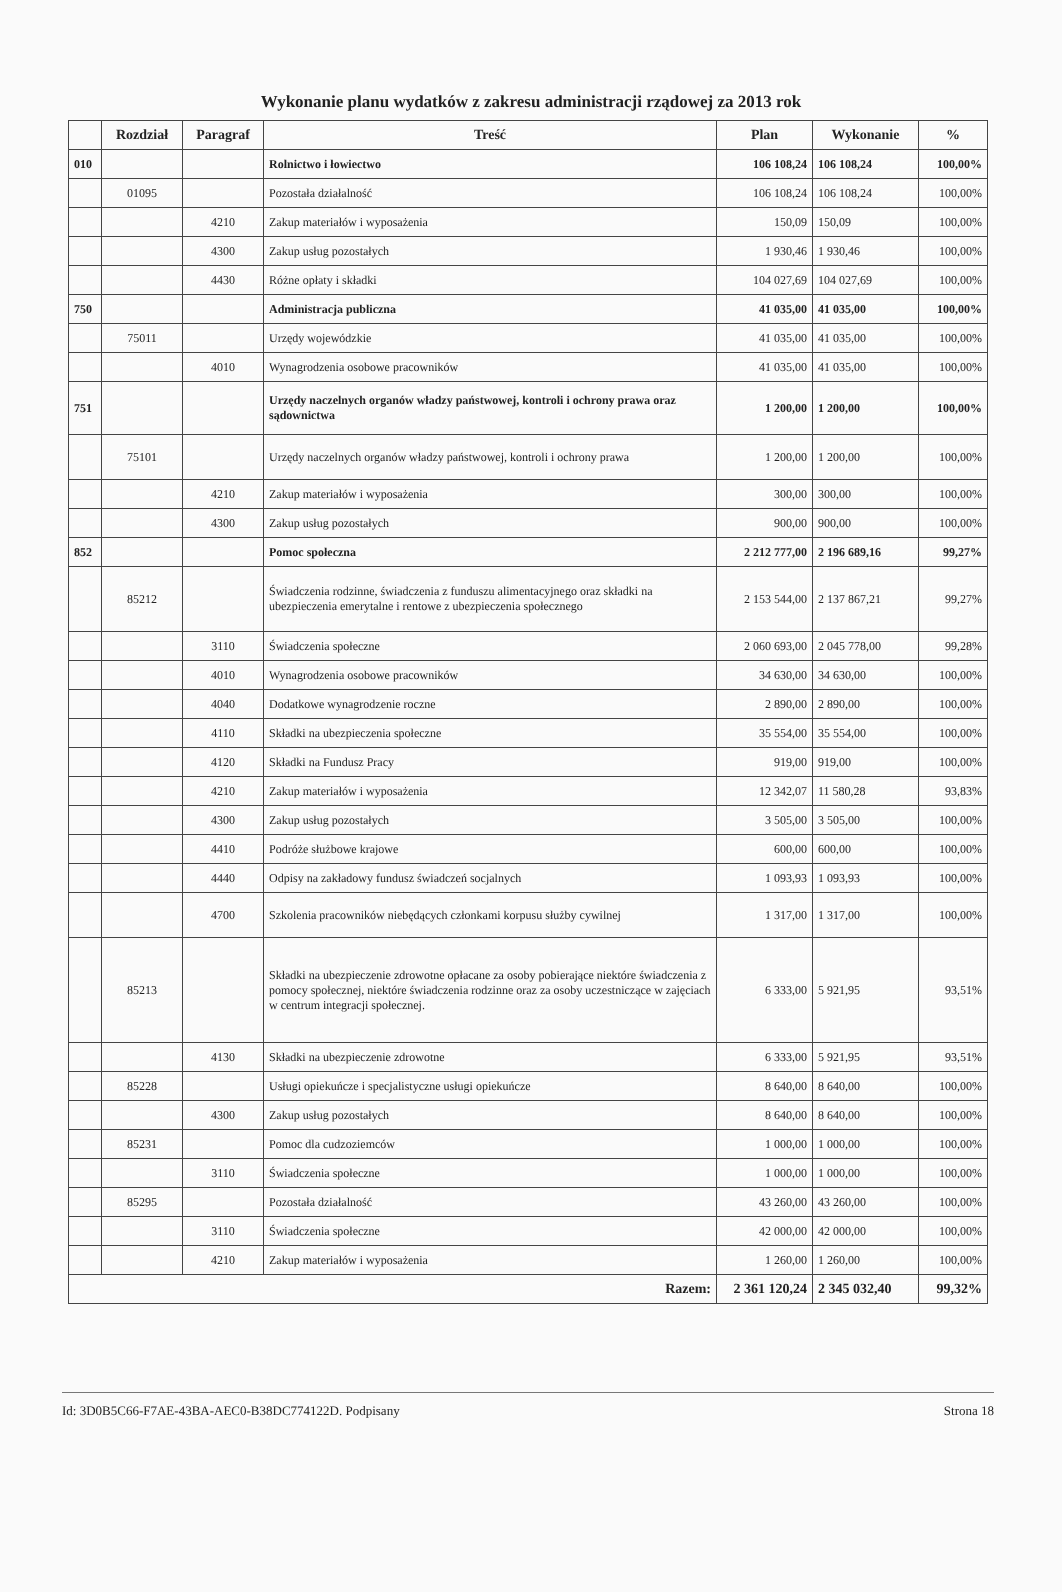Wykonanie planu wydatków z zakresu administracji rządowej za 2013 rok
| | Rozdział | Paragraf | Treść | Plan | Wykonanie | % |
| --- | --- | --- | --- | --- | --- | --- |
| 010 | | | Rolnictwo i łowiectwo | 106 108,24 | 106 108,24 | 100,00% |
| | 01095 | | Pozostała działalność | 106 108,24 | 106 108,24 | 100,00% |
| | | 4210 | Zakup materiałów i wyposażenia | 150,09 | 150,09 | 100,00% |
| | | 4300 | Zakup usług pozostałych | 1 930,46 | 1 930,46 | 100,00% |
| | | 4430 | Różne opłaty i składki | 104 027,69 | 104 027,69 | 100,00% |
| 750 | | | Administracja publiczna | 41 035,00 | 41 035,00 | 100,00% |
| | 75011 | | Urzędy wojewódzkie | 41 035,00 | 41 035,00 | 100,00% |
| | | 4010 | Wynagrodzenia osobowe pracowników | 41 035,00 | 41 035,00 | 100,00% |
| 751 | | | Urzędy naczelnych organów władzy państwowej, kontroli i ochrony prawa oraz sądownictwa | 1 200,00 | 1 200,00 | 100,00% |
| | 75101 | | Urzędy naczelnych organów władzy państwowej, kontroli i ochrony prawa | 1 200,00 | 1 200,00 | 100,00% |
| | | 4210 | Zakup materiałów i wyposażenia | 300,00 | 300,00 | 100,00% |
| | | 4300 | Zakup usług pozostałych | 900,00 | 900,00 | 100,00% |
| 852 | | | Pomoc społeczna | 2 212 777,00 | 2 196 689,16 | 99,27% |
| | 85212 | | Świadczenia rodzinne, świadczenia z funduszu alimentacyjnego oraz składki na ubezpieczenia emerytalne i rentowe z ubezpieczenia społecznego | 2 153 544,00 | 2 137 867,21 | 99,27% |
| | | 3110 | Świadczenia społeczne | 2 060 693,00 | 2 045 778,00 | 99,28% |
| | | 4010 | Wynagrodzenia osobowe pracowników | 34 630,00 | 34 630,00 | 100,00% |
| | | 4040 | Dodatkowe wynagrodzenie roczne | 2 890,00 | 2 890,00 | 100,00% |
| | | 4110 | Składki na ubezpieczenia społeczne | 35 554,00 | 35 554,00 | 100,00% |
| | | 4120 | Składki na Fundusz Pracy | 919,00 | 919,00 | 100,00% |
| | | 4210 | Zakup materiałów i wyposażenia | 12 342,07 | 11 580,28 | 93,83% |
| | | 4300 | Zakup usług pozostałych | 3 505,00 | 3 505,00 | 100,00% |
| | | 4410 | Podróże służbowe krajowe | 600,00 | 600,00 | 100,00% |
| | | 4440 | Odpisy na zakładowy fundusz świadczeń socjalnych | 1 093,93 | 1 093,93 | 100,00% |
| | | 4700 | Szkolenia pracowników niebędących członkami korpusu służby cywilnej | 1 317,00 | 1 317,00 | 100,00% |
| | 85213 | | Składki na ubezpieczenie zdrowotne opłacane za osoby pobierające niektóre świadczenia z pomocy społecznej, niektóre świadczenia rodzinne oraz za osoby uczestniczące w zajęciach w centrum integracji społecznej. | 6 333,00 | 5 921,95 | 93,51% |
| | | 4130 | Składki na ubezpieczenie zdrowotne | 6 333,00 | 5 921,95 | 93,51% |
| | 85228 | | Usługi opiekuńcze i specjalistyczne usługi opiekuńcze | 8 640,00 | 8 640,00 | 100,00% |
| | | 4300 | Zakup usług pozostałych | 8 640,00 | 8 640,00 | 100,00% |
| | 85231 | | Pomoc dla cudzoziemców | 1 000,00 | 1 000,00 | 100,00% |
| | | 3110 | Świadczenia społeczne | 1 000,00 | 1 000,00 | 100,00% |
| | 85295 | | Pozostała działalność | 43 260,00 | 43 260,00 | 100,00% |
| | | 3110 | Świadczenia społeczne | 42 000,00 | 42 000,00 | 100,00% |
| | | 4210 | Zakup materiałów i wyposażenia | 1 260,00 | 1 260,00 | 100,00% |
| Razem: | | | | 2 361 120,24 | 2 345 032,40 | 99,32% |
Id: 3D0B5C66-F7AE-43BA-AEC0-B38DC774122D. Podpisany Strona 18